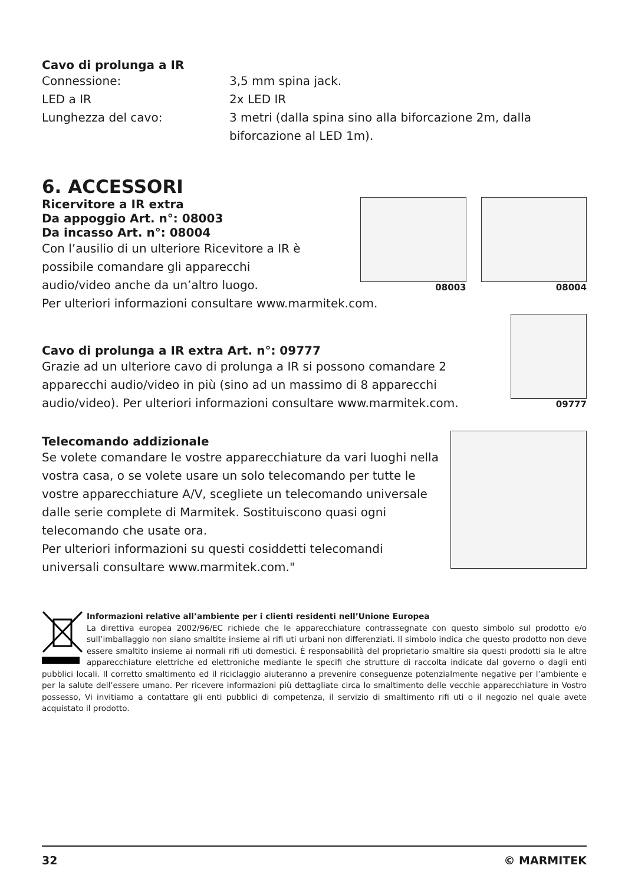Cavo di prolunga a IR
Connessione:
3,5 mm spina jack.
LED a IR
2x LED IR
Lunghezza del cavo:
3 metri (dalla spina sino alla biforcazione 2m, dalla biforcazione al LED 1m).
6. ACCESSORI
Ricervitore a IR extra
Da appoggio Art. n°: 08003
Da incasso Art. n°: 08004
Con l’ausilio di un ulteriore Ricevitore a IR è possibile comandare gli apparecchi audio/video anche da un’altro luogo.
08003 08004
Per ulteriori informazioni consultare www.marmitek.com.
Cavo di prolunga a IR extra Art. n°: 09777
Grazie ad un ulteriore cavo di prolunga a IR si possono comandare 2 apparecchi audio/video in più (sino ad un massimo di 8 apparecchi audio/video). Per ulteriori informazioni consultare www.marmitek.com.
09777
Telecomando addizionale
Se volete comandare le vostre apparecchiature da vari luoghi nella vostra casa, o se volete usare un solo telecomando per tutte le vostre apparecchiature A/V, scegliete un telecomando universale dalle serie complete di Marmitek. Sostituiscono quasi ogni telecomando che usate ora.
Per ulteriori informazioni su questi cosiddetti telecomandi universali consultare www.marmitek.com."
Informazioni relative all’ambiente per i clienti residenti nell’Unione Europea
La direttiva europea 2002/96/EC richiede che le apparecchiature contrassegnate con questo simbolo sul prodotto e/o sull’imballaggio non siano smaltite insieme ai rifi uti urbani non differenziati. Il simbolo indica che questo prodotto non deve essere smaltito insieme ai normali rifi uti domestici. È responsabilità del proprietario smaltire sia questi prodotti sia le altre apparecchiature elettriche ed elettroniche mediante le specifi che strutture di raccolta indicate dal governo o dagli enti pubblici locali. Il corretto smaltimento ed il riciclaggio aiuteranno a prevenire conseguenze potenzialmente negative per l’ambiente e per la salute dell’essere umano. Per ricevere informazioni più dettagliate circa lo smaltimento delle vecchie apparecchiature in Vostro possesso, Vi invitiamo a contattare gli enti pubblici di competenza, il servizio di smaltimento rifi uti o il negozio nel quale avete acquistato il prodotto.
32 © MARMITEK